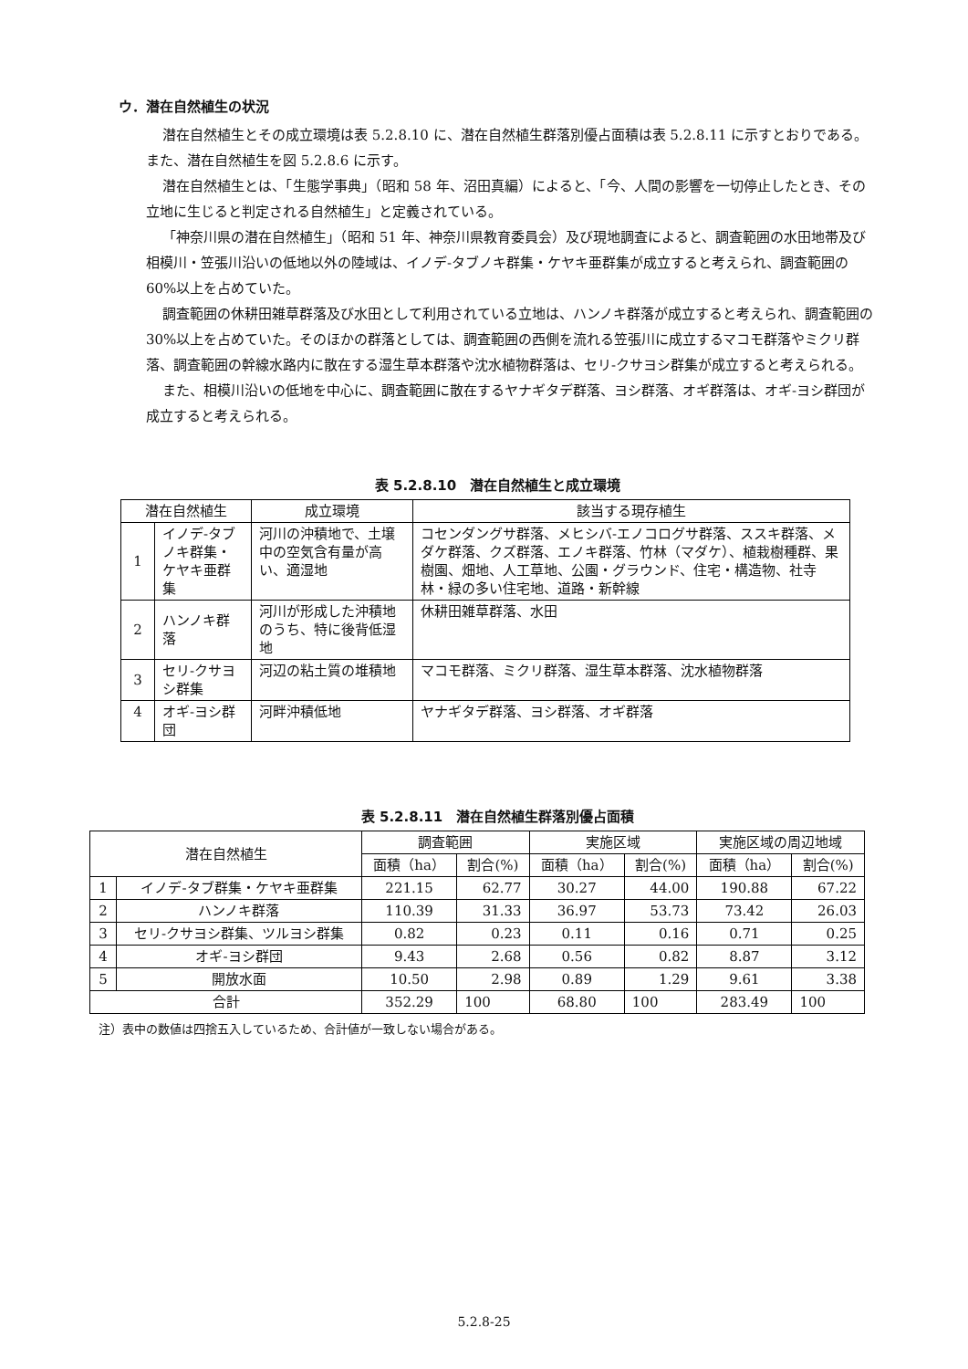ウ．潜在自然植生の状況
潜在自然植生とその成立環境は表 5.2.8.10 に、潜在自然植生群落別優占面積は表 5.2.8.11 に示すとおりである。また、潜在自然植生を図 5.2.8.6 に示す。
潜在自然植生とは、「生態学事典」（昭和 58 年、沼田真編）によると、「今、人間の影響を一切停止したとき、その立地に生じると判定される自然植生」と定義されている。
「神奈川県の潜在自然植生」（昭和 51 年、神奈川県教育委員会）及び現地調査によると、調査範囲の水田地帯及び相模川・笠張川沿いの低地以外の陸域は、イノデ-タブノキ群集・ケヤキ亜群集が成立すると考えられ、調査範囲の 60%以上を占めていた。
調査範囲の休耕田雑草群落及び水田として利用されている立地は、ハンノキ群落が成立すると考えられ、調査範囲の 30%以上を占めていた。そのほかの群落としては、調査範囲の西側を流れる笠張川に成立するマコモ群落やミクリ群落、調査範囲の幹線水路内に散在する湿生草本群落や沈水植物群落は、セリ-クサヨシ群集が成立すると考えられる。
また、相模川沿いの低地を中心に、調査範囲に散在するヤナギタデ群落、ヨシ群落、オギ群落は、オギ-ヨシ群団が成立すると考えられる。
表 5.2.8.10　潜在自然植生と成立環境
| 潜在自然植生 | | 成立環境 | 該当する現存植生 |
| --- | --- | --- | --- |
| 1 | イノデ-タブノキ群集・ケヤキ亜群集 | 河川の沖積地で、土壌中の空気含有量が高い、適湿地 | コセンダングサ群落、メヒシバ-エノコログサ群落、ススキ群落、メダケ群落、クズ群落、エノキ群落、竹林（マダケ）、植栽樹種群、果樹園、畑地、人工草地、公園・グラウンド、住宅・構造物、社寺林・緑の多い住宅地、道路・新幹線 |
| 2 | ハンノキ群落 | 河川が形成した沖積地のうち、特に後背低湿地 | 休耕田雑草群落、水田 |
| 3 | セリ-クサヨシ群集 | 河辺の粘土質の堆積地 | マコモ群落、ミクリ群落、湿生草本群落、沈水植物群落 |
| 4 | オギ-ヨシ群団 | 河畔沖積低地 | ヤナギタデ群落、ヨシ群落、オギ群落 |
表 5.2.8.11　潜在自然植生群落別優占面積
| 潜在自然植生 | | 調査範囲 | | 実施区域 | | 実施区域の周辺地域 | |
| --- | --- | --- | --- | --- | --- | --- | --- |
| | | 面積（ha） | 割合(%) | 面積（ha） | 割合(%) | 面積（ha） | 割合(%) |
| 1 | イノデ-タブ群集・ケヤキ亜群集 | 221.15 | 62.77 | 30.27 | 44.00 | 190.88 | 67.22 |
| 2 | ハンノキ群落 | 110.39 | 31.33 | 36.97 | 53.73 | 73.42 | 26.03 |
| 3 | セリ-クサヨシ群集、ツルヨシ群集 | 0.82 | 0.23 | 0.11 | 0.16 | 0.71 | 0.25 |
| 4 | オギ-ヨシ群団 | 9.43 | 2.68 | 0.56 | 0.82 | 8.87 | 3.12 |
| 5 | 開放水面 | 10.50 | 2.98 | 0.89 | 1.29 | 9.61 | 3.38 |
| 合計 | | 352.29 | 100 | 68.80 | 100 | 283.49 | 100 |
注）表中の数値は四捨五入しているため、合計値が一致しない場合がある。
5.2.8-25